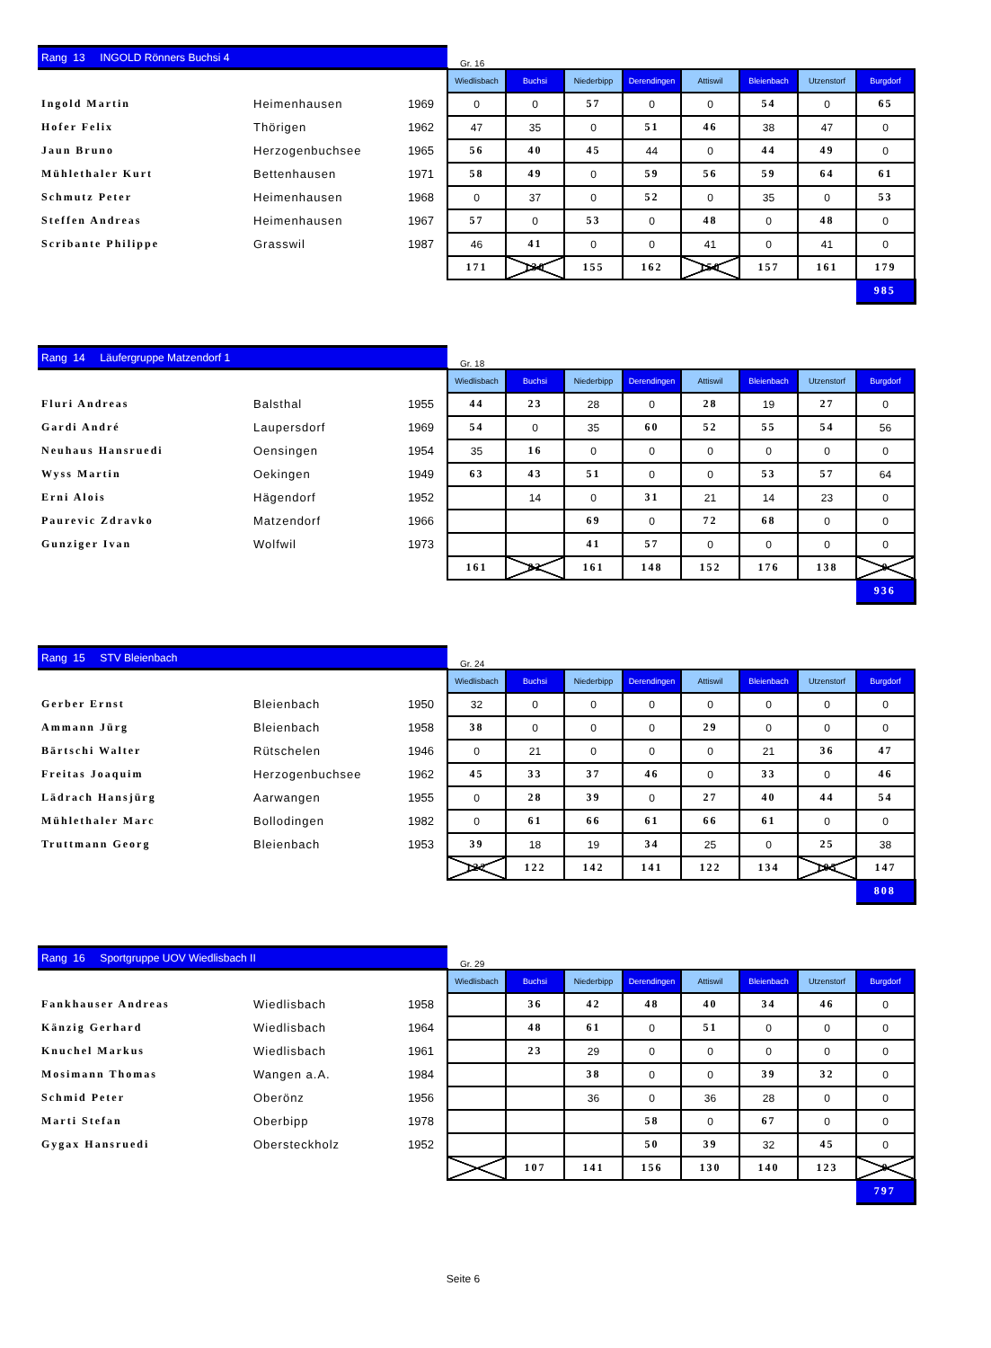| Rang 13 INGOLD Rönners Buchsi 4 | | | Gr. 16 | | | | | | | |
| | | | Wiedlisbach | Buchsi | Niederbipp | Derendingen | Attiswil | Bleienbach | Utzenstorf | Burgdorf |
| Ingold Martin | Heimenhausen | 1969 | 0 | 0 | 57 | 0 | 0 | 54 | 0 | 65 |
| Hofer Felix | Thörigen | 1962 | 47 | 35 | 0 | 51 | 46 | 38 | 47 | 0 |
| Jaun Bruno | Herzogenbuchsee | 1965 | 56 | 40 | 45 | 44 | 0 | 44 | 49 | 0 |
| Mühlethaler Kurt | Bettenhausen | 1971 | 58 | 49 | 0 | 59 | 56 | 59 | 64 | 61 |
| Schmutz Peter | Heimenhausen | 1968 | 0 | 37 | 0 | 52 | 0 | 35 | 0 | 53 |
| Steffen Andreas | Heimenhausen | 1967 | 57 | 0 | 53 | 0 | 48 | 0 | 48 | 0 |
| Scribante Philippe | Grasswil | 1987 | 46 | 41 | 0 | 0 | 41 | 0 | 41 | 0 |
| | | | 171 | 130 | 155 | 162 | 150 | 157 | 161 | 179 |
| | | | | | | | | | | 985 |
| Rang 14 Läufergruppe Matzendorf 1 | | | Gr. 18 | | | | | | | |
| | | | Wiedlisbach | Buchsi | Niederbipp | Derendingen | Attiswil | Bleienbach | Utzenstorf | Burgdorf |
| Fluri Andreas | Balsthal | 1955 | 44 | 23 | 28 | 0 | 28 | 19 | 27 | 0 |
| Gardi André | Laupersdorf | 1969 | 54 | 0 | 35 | 60 | 52 | 55 | 54 | 56 |
| Neuhaus Hansruedi | Oensingen | 1954 | 35 | 16 | 0 | 0 | 0 | 0 | 0 | 0 |
| Wyss Martin | Oekingen | 1949 | 63 | 43 | 51 | 0 | 0 | 53 | 57 | 64 |
| Erni Alois | Hägendorf | 1952 | | 14 | 0 | 31 | 21 | 14 | 23 | 0 |
| Paurevic Zdravko | Matzendorf | 1966 | | | 69 | 0 | 72 | 68 | 0 | 0 |
| Gunziger Ivan | Wolfwil | 1973 | | | 41 | 57 | 0 | 0 | 0 | 0 |
| | | | 161 | 82 | 161 | 148 | 152 | 176 | 138 | 0 |
| | | | | | | | | | | 936 |
| Rang 15 STV Bleienbach | | | Gr. 24 | | | | | | | |
| | | | Wiedlisbach | Buchsi | Niederbipp | Derendingen | Attiswil | Bleienbach | Utzenstorf | Burgdorf |
| Gerber Ernst | Bleienbach | 1950 | 32 | 0 | 0 | 0 | 0 | 0 | 0 | 0 |
| Ammann Jürg | Bleienbach | 1958 | 38 | 0 | 0 | 0 | 29 | 0 | 0 | 0 |
| Bärtschi Walter | Rütschelen | 1946 | 0 | 21 | 0 | 0 | 0 | 21 | 36 | 47 |
| Freitas Joaquim | Herzogenbuchsee | 1962 | 45 | 33 | 37 | 46 | 0 | 33 | 0 | 46 |
| Lädrach Hansjürg | Aarwangen | 1955 | 0 | 28 | 39 | 0 | 27 | 40 | 44 | 54 |
| Mühlethaler Marc | Bollodingen | 1982 | 0 | 61 | 66 | 61 | 66 | 61 | 0 | 0 |
| Truttmann Georg | Bleienbach | 1953 | 39 | 18 | 19 | 34 | 25 | 0 | 25 | 38 |
| | | | 122 | 122 | 142 | 141 | 122 | 134 | 105 | 147 |
| | | | | | | | | | | 808 |
| Rang 16 Sportgruppe UOV Wiedlisbach II | | | Gr. 29 | | | | | | | |
| | | | Wiedlisbach | Buchsi | Niederbipp | Derendingen | Attiswil | Bleienbach | Utzenstorf | Burgdorf |
| Fankhauser Andreas | Wiedlisbach | 1958 | | 36 | 42 | 48 | 40 | 34 | 46 | 0 |
| Känzig Gerhard | Wiedlisbach | 1964 | | 48 | 61 | 0 | 51 | 0 | 0 | 0 |
| Knuchel Markus | Wiedlisbach | 1961 | | 23 | 29 | 0 | 0 | 0 | 0 | 0 |
| Mosimann Thomas | Wangen a.A. | 1984 | | | 38 | 0 | 0 | 39 | 32 | 0 |
| Schmid Peter | Oberönz | 1956 | | | 36 | 0 | 36 | 28 | 0 | 0 |
| Marti Stefan | Oberbipp | 1978 | | | | 58 | 0 | 67 | 0 | 0 |
| Gygax Hansruedi | Obersteckholz | 1952 | | | | 50 | 39 | 32 | 45 | 0 |
| | | | | 107 | 141 | 156 | 130 | 140 | 123 | 0 |
| | | | | | | | | | | 797 |
Seite 6